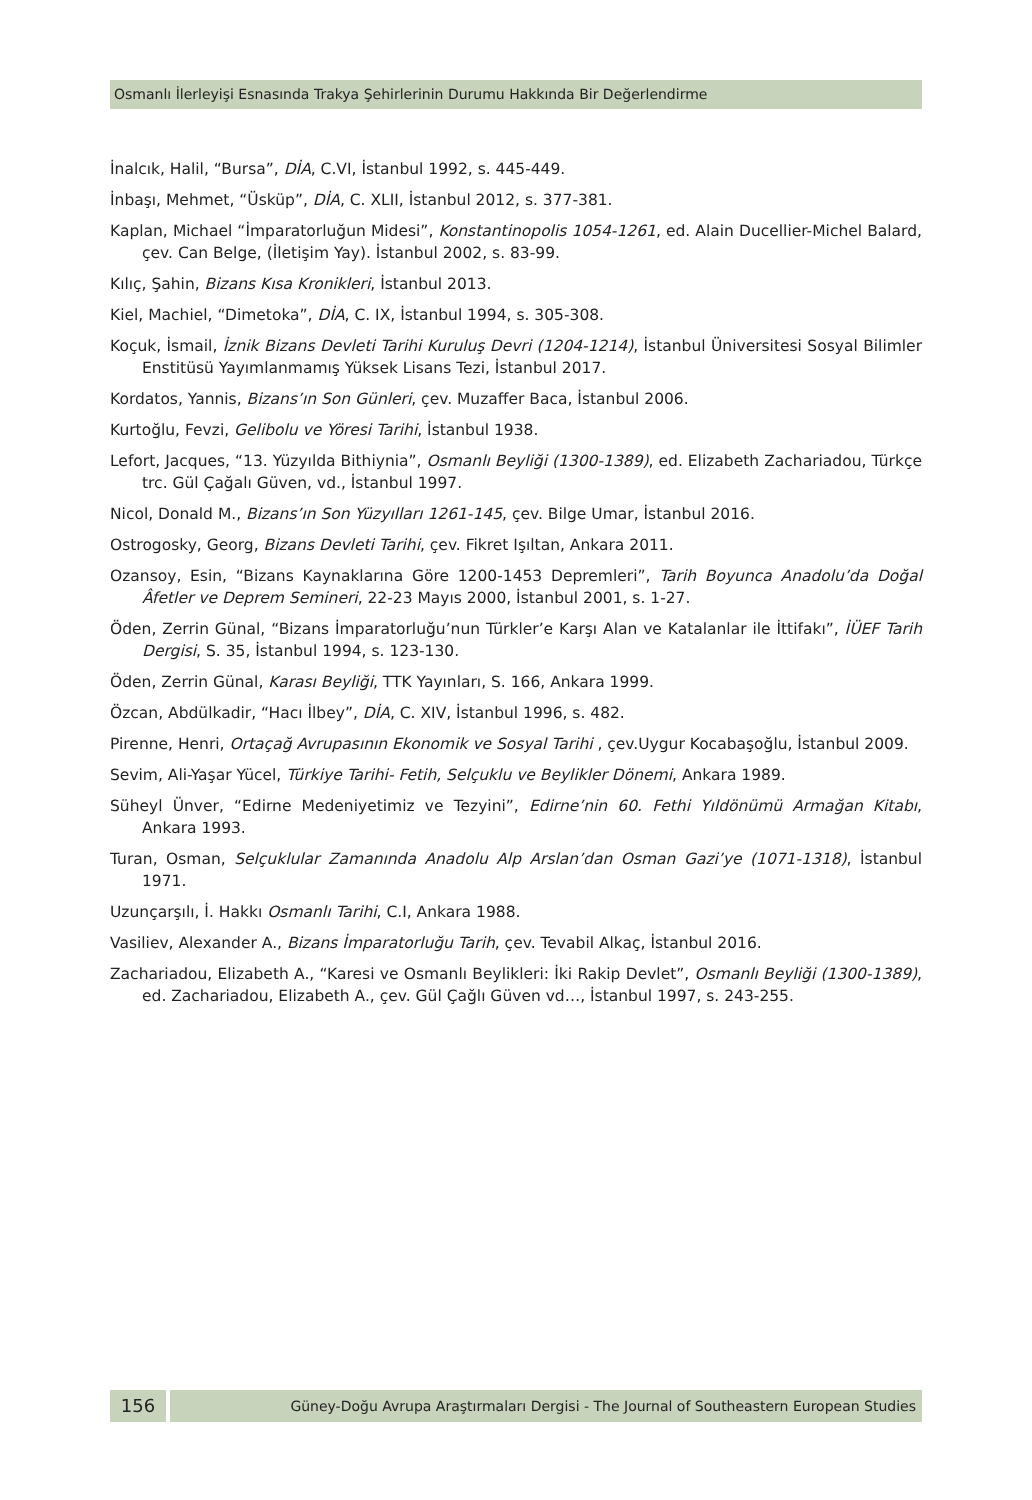Osmanlı İlerleyişi Esnasında Trakya Şehirlerinin Durumu Hakkında Bir Değerlendirme
İnalcık, Halil, “Bursa”, DİA, C.VI, İstanbul 1992, s. 445-449.
İnbaşı, Mehmet, “Üsküp”, DİA, C. XLII, İstanbul 2012, s. 377-381.
Kaplan, Michael “İmparatorluğun Midesi”, Konstantinopolis 1054-1261, ed. Alain Ducellier-Michel Balard, çev. Can Belge, (İletişim Yay). İstanbul 2002, s. 83-99.
Kılıç, Şahin, Bizans Kısa Kronikleri, İstanbul 2013.
Kiel, Machiel, “Dimetoka”, DİA, C. IX, İstanbul 1994, s. 305-308.
Koçuk, İsmail, İznik Bizans Devleti Tarihi Kuruluş Devri (1204-1214), İstanbul Üniversitesi Sosyal Bilimler Enstitüsü Yayımlanmamış Yüksek Lisans Tezi, İstanbul 2017.
Kordatos, Yannis, Bizans’ın Son Günleri, çev. Muzaffer Baca, İstanbul 2006.
Kurtoğlu, Fevzi, Gelibolu ve Yöresi Tarihi, İstanbul 1938.
Lefort, Jacques, “13. Yüzyılda Bithiynia”, Osmanlı Beyliği (1300-1389), ed. Elizabeth Zachariadou, Türkçe trc. Gül Çağalı Güven, vd., İstanbul 1997.
Nicol, Donald M., Bizans’ın Son Yüzyılları 1261-145, çev. Bilge Umar, İstanbul 2016.
Ostrogosky, Georg, Bizans Devleti Tarihi, çev. Fikret Işıltan, Ankara 2011.
Ozansoy, Esin, “Bizans Kaynaklarına Göre 1200-1453 Depremleri”, Tarih Boyunca Anadolu’da Doğal Âfetler ve Deprem Semineri, 22-23 Mayıs 2000, İstanbul 2001, s. 1-27.
Öden, Zerrin Günal, “Bizans İmparatorluğu’nun Türkler’e Karşı Alan ve Katalanlar ile İttifakı”, İÜEF Tarih Dergisi, S. 35, İstanbul 1994, s. 123-130.
Öden, Zerrin Günal, Karası Beyliği, TTK Yayınları, S. 166, Ankara 1999.
Özcan, Abdülkadir, “Hacı İlbey”, DİA, C. XIV, İstanbul 1996, s. 482.
Pirenne, Henri, Ortaçağ Avrupasının Ekonomik ve Sosyal Tarihi , çev.Uygur Kocabaşoğlu, İstanbul 2009.
Sevim, Ali-Yaşar Yücel, Türkiye Tarihi- Fetih, Selçuklu ve Beylikler Dönemi, Ankara 1989.
Süheyl Ünver, “Edirne Medeniyetimiz ve Tezyini”, Edirne’nin 60. Fethi Yıldönümü Armağan Kitabı, Ankara 1993.
Turan, Osman, Selçuklular Zamanında Anadolu Alp Arslan’dan Osman Gazi’ye (1071-1318), İstanbul 1971.
Uzunçarşılı, İ. Hakkı Osmanlı Tarihi, C.I, Ankara 1988.
Vasiliev, Alexander A., Bizans İmparatorluğu Tarih, çev. Tevabil Alkaç, İstanbul 2016.
Zachariadou, Elizabeth A., “Karesi ve Osmanlı Beylikleri: İki Rakip Devlet”, Osmanlı Beyliği (1300-1389), ed. Zachariadou, Elizabeth A., çev. Gül Çağlı Güven vd…, İstanbul 1997, s. 243-255.
156
Güney-Doğu Avrupa Araştırmaları Dergisi - The Journal of Southeastern European Studies